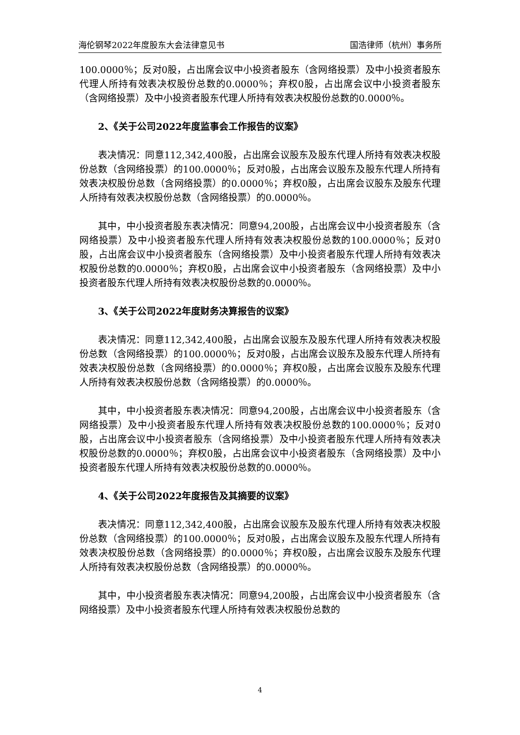海伦钢琴2022年度股东大会法律意见书 国浩律师（杭州）事务所
100.0000％；反对0股，占出席会议中小投资者股东（含网络投票）及中小投资者股东代理人所持有效表决权股份总数的0.0000％；弃权0股，占出席会议中小投资者股东（含网络投票）及中小投资者股东代理人所持有效表决权股份总数的0.0000％。
2、《关于公司2022年度监事会工作报告的议案》
表决情况：同意112,342,400股，占出席会议股东及股东代理人所持有效表决权股份总数（含网络投票）的100.0000％；反对0股，占出席会议股东及股东代理人所持有效表决权股份总数（含网络投票）的0.0000％；弃权0股，占出席会议股东及股东代理人所持有效表决权股份总数（含网络投票）的0.0000％。
其中，中小投资者股东表决情况：同意94,200股，占出席会议中小投资者股东（含网络投票）及中小投资者股东代理人所持有效表决权股份总数的100.0000％；反对0股，占出席会议中小投资者股东（含网络投票）及中小投资者股东代理人所持有效表决权股份总数的0.0000％；弃权0股，占出席会议中小投资者股东（含网络投票）及中小投资者股东代理人所持有效表决权股份总数的0.0000％。
3、《关于公司2022年度财务决算报告的议案》
表决情况：同意112,342,400股，占出席会议股东及股东代理人所持有效表决权股份总数（含网络投票）的100.0000％；反对0股，占出席会议股东及股东代理人所持有效表决权股份总数（含网络投票）的0.0000％；弃权0股，占出席会议股东及股东代理人所持有效表决权股份总数（含网络投票）的0.0000％。
其中，中小投资者股东表决情况：同意94,200股，占出席会议中小投资者股东（含网络投票）及中小投资者股东代理人所持有效表决权股份总数的100.0000％；反对0股，占出席会议中小投资者股东（含网络投票）及中小投资者股东代理人所持有效表决权股份总数的0.0000％；弃权0股，占出席会议中小投资者股东（含网络投票）及中小投资者股东代理人所持有效表决权股份总数的0.0000％。
4、《关于公司2022年度报告及其摘要的议案》
表决情况：同意112,342,400股，占出席会议股东及股东代理人所持有效表决权股份总数（含网络投票）的100.0000％；反对0股，占出席会议股东及股东代理人所持有效表决权股份总数（含网络投票）的0.0000％；弃权0股，占出席会议股东及股东代理人所持有效表决权股份总数（含网络投票）的0.0000％。
其中，中小投资者股东表决情况：同意94,200股，占出席会议中小投资者股东（含网络投票）及中小投资者股东代理人所持有效表决权股份总数的
4